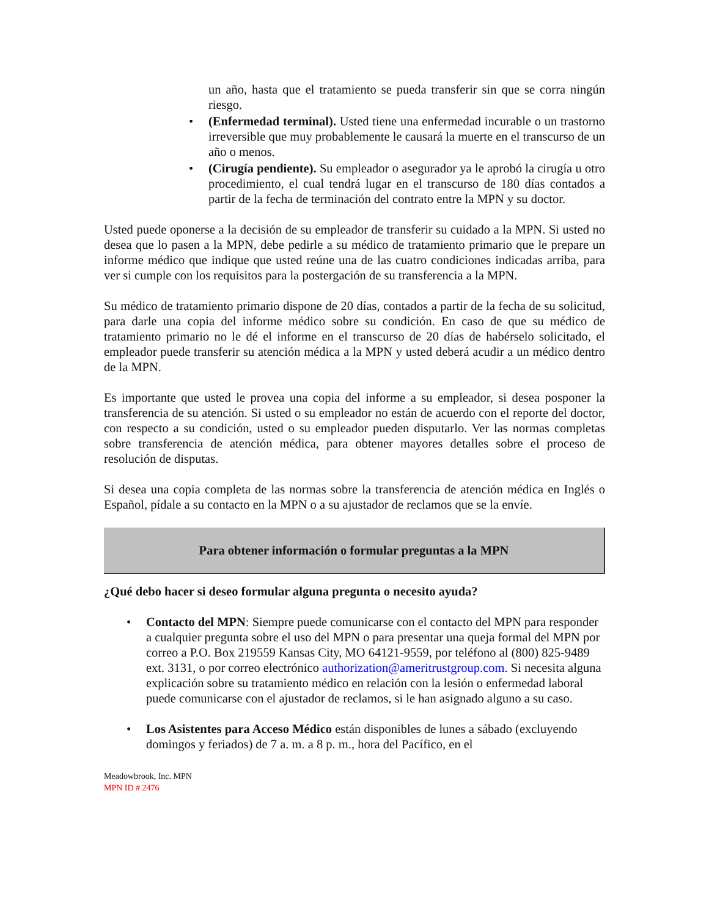un año, hasta que el tratamiento se pueda transferir sin que se corra ningún riesgo.
• (Enfermedad terminal). Usted tiene una enfermedad incurable o un trastorno irreversible que muy probablemente le causará la muerte en el transcurso de un año o menos.
• (Cirugía pendiente). Su empleador o asegurador ya le aprobó la cirugía u otro procedimiento, el cual tendrá lugar en el transcurso de 180 días contados a partir de la fecha de terminación del contrato entre la MPN y su doctor.
Usted puede oponerse a la decisión de su empleador de transferir su cuidado a la MPN. Si usted no desea que lo pasen a la MPN, debe pedirle a su médico de tratamiento primario que le prepare un informe médico que indique que usted reúne una de las cuatro condiciones indicadas arriba, para ver si cumple con los requisitos para la postergación de su transferencia a la MPN.
Su médico de tratamiento primario dispone de 20 días, contados a partir de la fecha de su solicitud, para darle una copia del informe médico sobre su condición. En caso de que su médico de tratamiento primario no le dé el informe en el transcurso de 20 días de habérselo solicitado, el empleador puede transferir su atención médica a la MPN y usted deberá acudir a un médico dentro de la MPN.
Es importante que usted le provea una copia del informe a su empleador, si desea posponer la transferencia de su atención. Si usted o su empleador no están de acuerdo con el reporte del doctor, con respecto a su condición, usted o su empleador pueden disputarlo. Ver las normas completas sobre transferencia de atención médica, para obtener mayores detalles sobre el proceso de resolución de disputas.
Si desea una copia completa de las normas sobre la transferencia de atención médica en Inglés o Español, pídale a su contacto en la MPN o a su ajustador de reclamos que se la envíe.
Para obtener información o formular preguntas a la MPN
¿Qué debo hacer si deseo formular alguna pregunta o necesito ayuda?
• Contacto del MPN: Siempre puede comunicarse con el contacto del MPN para responder a cualquier pregunta sobre el uso del MPN o para presentar una queja formal del MPN por correo a P.O. Box 219559 Kansas City, MO 64121-9559, por teléfono al (800) 825-9489 ext. 3131, o por correo electrónico authorization@ameritrustgroup.com. Si necesita alguna explicación sobre su tratamiento médico en relación con la lesión o enfermedad laboral puede comunicarse con el ajustador de reclamos, si le han asignado alguno a su caso.
• Los Asistentes para Acceso Médico están disponibles de lunes a sábado (excluyendo domingos y feriados) de 7 a. m. a 8 p. m., hora del Pacífico, en el
Meadowbrook, Inc. MPN
MPN ID # 2476